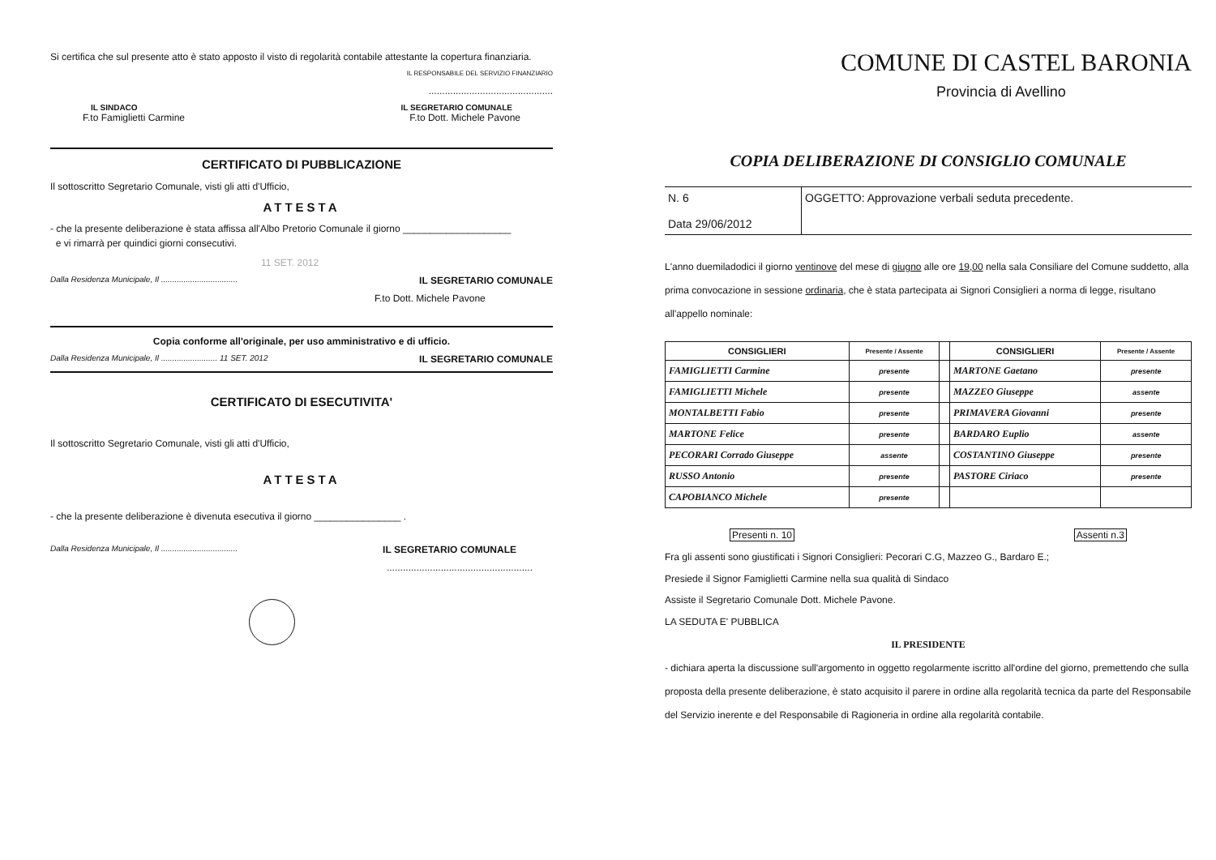Si certifica che sul presente atto è stato apposto il visto di regolarità contabile attestante la copertura finanziaria.
IL RESPONSABILE DEL SERVIZIO FINANZIARIO
..............................................
IL SINDACO IL SEGRETARIO COMUNALE
F.to Famiglietti Carmine F.to Dott. Michele Pavone
CERTIFICATO DI PUBBLICAZIONE
Il sottoscritto Segretario Comunale, visti gli atti d'Ufficio,
ATTESTA
- che la presente deliberazione è stata affissa all'Albo Pretorio Comunale il giorno ____________________
e vi rimarrà per quindici giorni consecutivi.
11 SET. 2012
Dalla Residenza Municipale, Il .................................. IL SEGRETARIO COMUNALE
F.to Dott. Michele Pavone
Copia conforme all'originale, per uso amministrativo e di ufficio.
Dalla Residenza Municipale, Il ......................... 11 SET. 2012 IL SEGRETARIO COMUNALE
CERTIFICATO DI ESECUTIVITA'
Il sottoscritto Segretario Comunale, visti gli atti d'Ufficio,
ATTESTA
- che la presente deliberazione è divenuta esecutiva il giorno ________________ .
Dalla Residenza Municipale, Il .................................. IL SEGRETARIO COMUNALE
......................................................
COMUNE DI CASTEL BARONIA
Provincia di Avellino
COPIA DELIBERAZIONE DI CONSIGLIO COMUNALE
| N. 6 Data 29/06/2012 | OGGETTO: Approvazione verbali seduta precedente. |
L'anno duemiladodici il giorno ventinove del mese di giugno alle ore 19,00 nella sala Consiliare del Comune suddetto, alla prima convocazione in sessione ordinaria, che è stata partecipata ai Signori Consiglieri a norma di legge, risultano all'appello nominale:
| CONSIGLIERI | Presente / Assente | | CONSIGLIERI | Presente / Assente |
| --- | --- | --- | --- | --- |
| FAMIGLIETTI Carmine | presente | | MARTONE Gaetano | presente |
| FAMIGLIETTI Michele | presente | | MAZZEO Giuseppe | assente |
| MONTALBETTI Fabio | presente | | PRIMAVERA Giovanni | presente |
| MARTONE Felice | presente | | BARDARO Euplio | assente |
| PECORARI Corrado Giuseppe | assente | | COSTANTINO Giuseppe | presente |
| RUSSO Antonio | presente | | PASTORE Ciriaco | presente |
| CAPOBIANCO Michele | presente | | | |
Presenti n. 10 Assenti n.3
Fra gli assenti sono giustificati i Signori Consiglieri: Pecorari C.G, Mazzeo G., Bardaro E.;
Presiede il Signor Famiglietti Carmine nella sua qualità di Sindaco
Assiste il Segretario Comunale Dott. Michele Pavone.
LA SEDUTA E' PUBBLICA
IL PRESIDENTE
- dichiara aperta la discussione sull'argomento in oggetto regolarmente iscritto all'ordine del giorno, premettendo che sulla proposta della presente deliberazione, è stato acquisito il parere in ordine alla regolarità tecnica da parte del Responsabile del Servizio inerente e del Responsabile di Ragioneria in ordine alla regolarità contabile.